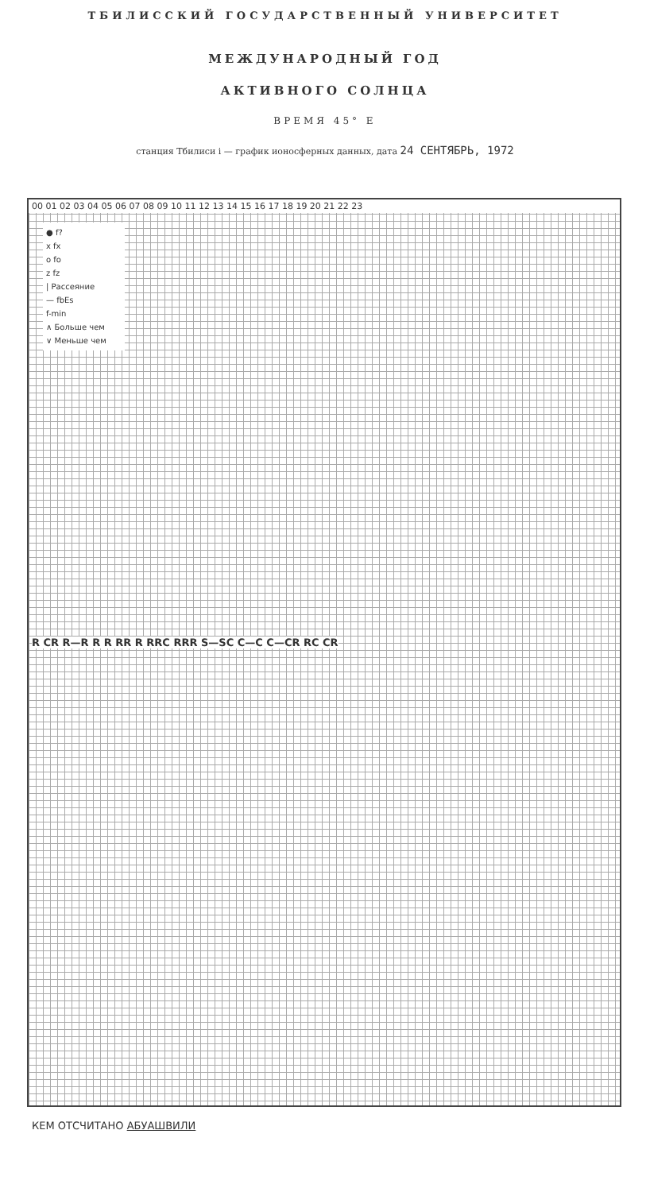ТБИЛИССКИЙ ГОСУДАРСТВЕННЫЙ УНИВЕРСИТЕТ
МЕЖДУНАРОДНЫЙ ГОД
АКТИВНОГО СОЛНЦА
ВРЕМЯ 45° E
станция Тбилиси і — график ионосферных данных, дата 24 СЕНТЯБРЬ, 1972
00 01 02 03 04 05 06 07 08 09 10 11 12 13 14 15 16 17 18 19 20 21 22 23
● f?
x fx
o fo
z fz
| Рассеяние
— fbEs
f-min
∧ Больше чем
∨ Меньше чем
R CR R—R R R RR R RRC RRR S—SC C—C C—CR RC CR
КЕМ ОТСЧИТАНО АБУАШВИЛИ